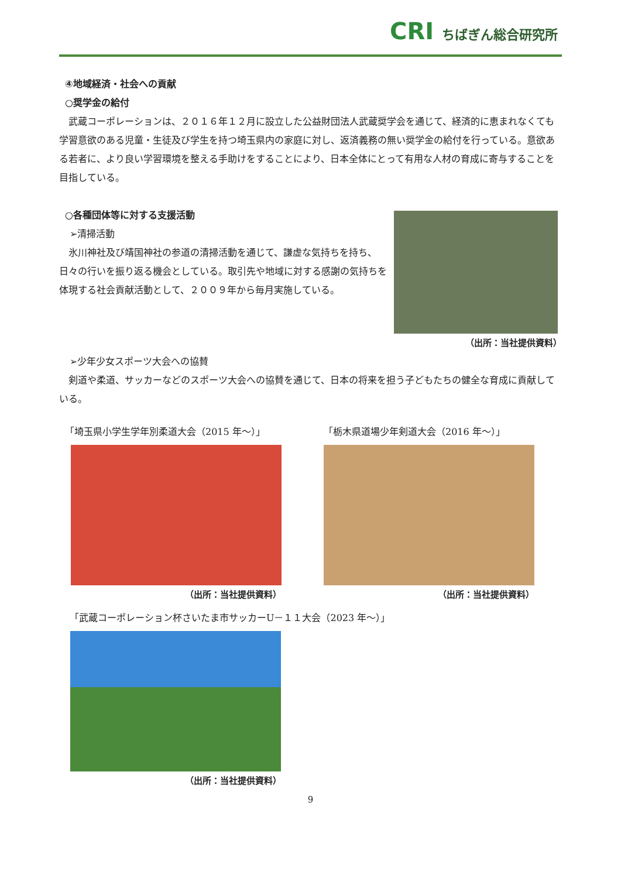CRI ちばぎん総合研究所
④地域経済・社会への貢献
○奨学金の給付
武蔵コーポレーションは、２０１６年１２月に設立した公益財団法人武蔵奨学会を通じて、経済的に恵まれなくても学習意欲のある児童・生徒及び学生を持つ埼玉県内の家庭に対し、返済義務の無い奨学金の給付を行っている。意欲ある若者に、より良い学習環境を整える手助けをすることにより、日本全体にとって有用な人材の育成に寄与することを目指している。
○各種団体等に対する支援活動
➢清掃活動
氷川神社及び靖国神社の参道の清掃活動を通じて、謙虚な気持ちを持ち、日々の行いを振り返る機会としている。取引先や地域に対する感謝の気持ちを体現する社会貢献活動として、２００９年から毎月実施している。
（出所：当社提供資料）
➢少年少女スポーツ大会への協賛
剣道や柔道、サッカーなどのスポーツ大会への協賛を通じて、日本の将来を担う子どもたちの健全な育成に貢献している。
「埼玉県小学生学年別柔道大会（2015 年～）」
（出所：当社提供資料）
「栃木県道場少年剣道大会（2016 年～）」
（出所：当社提供資料）
「武蔵コーポレーション杯さいたま市サッカーU－１１大会（2023 年～）」
（出所：当社提供資料）
9